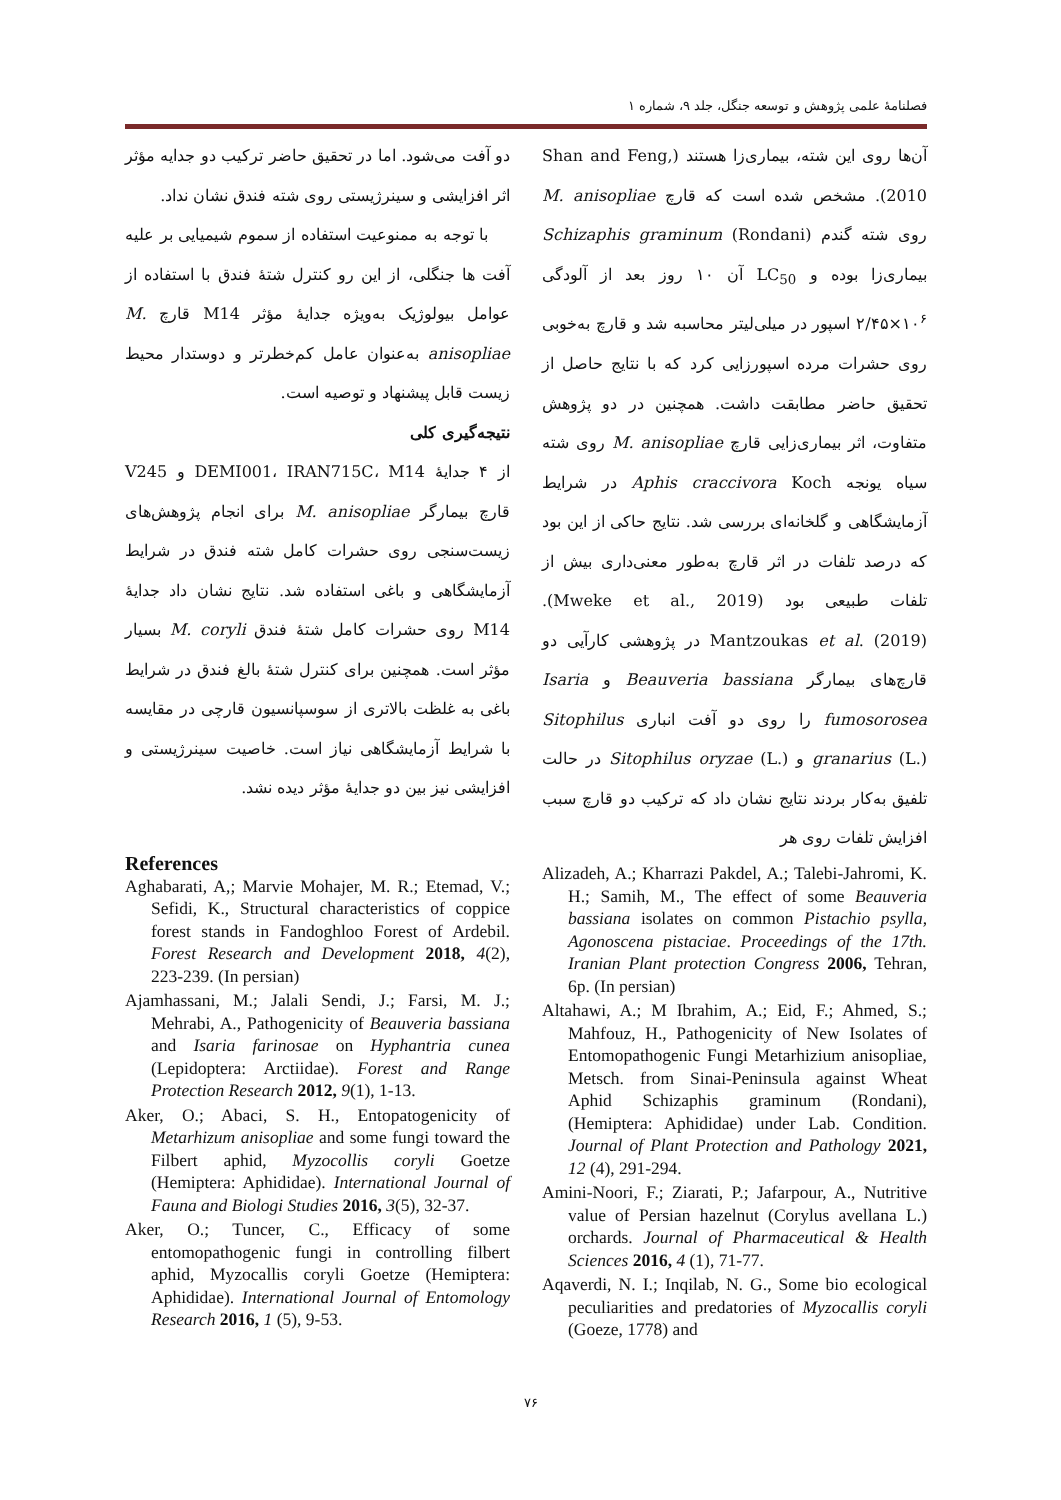فصلنامهٔ علمی پژوهش و توسعه جنگل، جلد ۹، شماره ۱
آن‌ها روی این شته، بیماری‌زا هستند (Shan and Feng, 2010). مشخص شده است که قارچ M. anisopliae روی شته گندم Schizaphis graminum (Rondani) بیماری‌زا بوده و LC<sub>50</sub> آن ۱۰ روز بعد از آلودگی ۱۰<sup>۶</sup>×۲/۴۵ اسپور در میلی‌لیتر محاسبه شد و قارچ به‌خوبی روی حشرات مرده اسپورزایی کرد که با نتایج حاصل از تحقیق حاضر مطابقت داشت. همچنین در دو پژوهش متفاوت، اثر بیماری‌زایی قارچ M. anisopliae روی شته سیاه یونجه Aphis craccivora Koch در شرایط آزمایشگاهی و گلخانه‌ای بررسی شد. نتایج حاکی از این بود که درصد تلفات در اثر قارچ به‌طور معنی‌داری بیش از تلفات طبیعی بود (Mweke et al., 2019). Mantzoukas et al. (2019) در پژوهشی کارآیی دو قارچ‌های بیمارگر Beauveria bassiana و Isaria fumosorosea را روی دو آفت انباری Sitophilus granarius (L.) و Sitophilus oryzae (L.) در حالت تلفیق به‌کار بردند نتایج نشان داد که ترکیب دو قارچ سبب افزایش تلفات روی هر
دو آفت می‌شود. اما در تحقیق حاضر ترکیب دو جدایه مؤثر اثر افزایشی و سینرژیستی روی شته فندق نشان نداد.
با توجه به ممنوعیت استفاده از سموم شیمیایی بر علیه آفت ها جنگلی، از این رو کنترل شتهٔ فندق با استفاده از عوامل بیولوژیک به‌ویژه جدایهٔ مؤثر M14 قارچ M. anisopliae به‌عنوان عامل کم‌خطرتر و دوستدار محیط زیست قابل پیشنهاد و توصیه است.
نتیجه‌گیری کلی
از ۴ جدایهٔ DEMI001، IRAN715C، M14 و V245 قارچ بیمارگر M. anisopliae برای انجام پژوهش‌های زیست‌سنجی روی حشرات کامل شته فندق در شرایط آزمایشگاهی و باغی استفاده شد. نتایج نشان داد جدایهٔ M14 روی حشرات کامل شتهٔ فندق M. coryli بسیار مؤثر است. همچنین برای کنترل شتهٔ بالغ فندق در شرایط باغی به غلظت بالاتری از سوسپانسیون قارچی در مقایسه با شرایط آزمایشگاهی نیاز است. خاصیت سینرژیستی و افزایشی نیز بین دو جدایهٔ مؤثر دیده نشد.
References
Aghabarati, A,; Marvie Mohajer, M. R.; Etemad, V.; Sefidi, K., Structural characteristics of coppice forest stands in Fandoghloo Forest of Ardebil. Forest Research and Development 2018, 4(2), 223-239. (In persian)
Ajamhassani, M.; Jalali Sendi, J.; Farsi, M. J.; Mehrabi, A., Pathogenicity of Beauveria bassiana and Isaria farinosae on Hyphantria cunea (Lepidoptera: Arctiidae). Forest and Range Protection Research 2012, 9(1), 1-13.
Aker, O.; Abaci, S. H., Entopatogenicity of Metarhizum anisopliae and some fungi toward the Filbert aphid, Myzocollis coryli Goetze (Hemiptera: Aphididae). International Journal of Fauna and Biologi Studies 2016, 3(5), 32-37.
Aker, O.; Tuncer, C., Efficacy of some entomopathogenic fungi in controlling filbert aphid, Myzocallis coryli Goetze (Hemiptera: Aphididae). International Journal of Entomology Research 2016, 1 (5), 9-53.
Alizadeh, A.; Kharrazi Pakdel, A.; Talebi-Jahromi, K. H.; Samih, M., The effect of some Beauveria bassiana isolates on common Pistachio psylla, Agonoscena pistaciae. Proceedings of the 17th. Iranian Plant protection Congress 2006, Tehran, 6p. (In persian)
Altahawi, A.; M Ibrahim, A.; Eid, F.; Ahmed, S.; Mahfouz, H., Pathogenicity of New Isolates of Entomopathogenic Fungi Metarhizium anisopliae, Metsch. from Sinai-Peninsula against Wheat Aphid Schizaphis graminum (Rondani), (Hemiptera: Aphididae) under Lab. Condition. Journal of Plant Protection and Pathology 2021, 12 (4), 291-294.
Amini-Noori, F.; Ziarati, P.; Jafarpour, A., Nutritive value of Persian hazelnut (Corylus avellana L.) orchards. Journal of Pharmaceutical & Health Sciences 2016, 4 (1), 71-77.
Aqaverdi, N. I.; Inqilab, N. G., Some bio ecological peculiarities and predatories of Myzocallis coryli (Goeze, 1778) and
۷۶